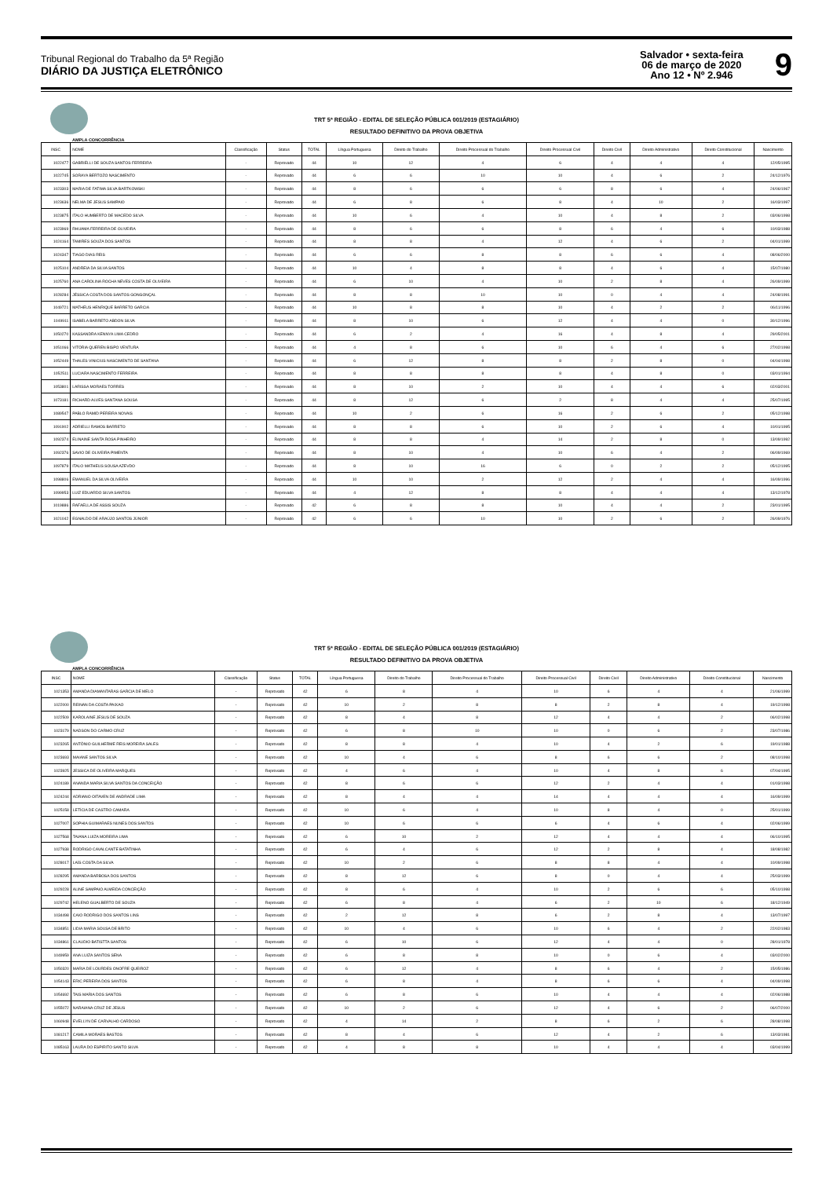Tribunal Regional do Trabalho da 5ª Região
DIÁRIO DA JUSTIÇA ELETRÔNICO
Salvador • sexta-feira
06 de março de 2020
Ano 12 • Nº 2.946
9
TRT 5ª REGIÃO - EDITAL DE SELEÇÃO PÚBLICA 001/2019 (ESTAGIÁRIO)
RESULTADO DEFINITIVO DA PROVA OBJETIVA
AMPLA CONCORRÊNCIA
| INSC | NOME | Classificação | Status | TOTAL | Língua Portuguesa | Direito do Trabalho | Direito Processual do Trabalho | Direito Processual Civil | Direito Civil | Direito Administrativo | Direito Constitucional | Nascimento |
| --- | --- | --- | --- | --- | --- | --- | --- | --- | --- | --- | --- | --- |
| 1022477 | GABRIÉLLI DE SOUZA SANTOS FERREIRA | - | Reprovado | 44 | 10 | 12 | 4 | 6 | 4 | 4 | 4 | 12/05/1995 |
| 1022745 | SORAYA BERTOZO NASCIMENTO | - | Reprovado | 44 | 6 | 6 | 10 | 10 | 4 | 6 | 2 | 24/12/1976 |
| 1023303 | MARIA DE FATIMA SILVA BARTKOWSKI | - | Reprovado | 44 | 8 | 6 | 6 | 6 | 8 | 6 | 4 | 24/06/1967 |
| 1023636 | NELMA DE JESUS SAMPAIO | - | Reprovado | 44 | 6 | 8 | 6 | 8 | 4 | 10 | 2 | 16/03/1997 |
| 1023875 | ITALO HUMBERTO DE MACEDO SILVA | - | Reprovado | 44 | 10 | 6 | 4 | 10 | 4 | 8 | 2 | 03/06/1998 |
| 1023969 | RHUAMA FERREIRA DE OLIVEIRA | - | Reprovado | 44 | 8 | 6 | 6 | 8 | 6 | 4 | 6 | 10/03/1988 |
| 1024164 | TAMIRES SOUZA DOS SANTOS | - | Reprovado | 44 | 8 | 8 | 4 | 12 | 4 | 6 | 2 | 04/01/1999 |
| 1024347 | TIAGO DIAS REIS | - | Reprovado | 44 | 6 | 6 | 8 | 8 | 6 | 6 | 4 | 08/06/2000 |
| 1025104 | ANDREIA DA SILVA SANTOS | - | Reprovado | 44 | 10 | 4 | 8 | 8 | 4 | 6 | 4 | 15/07/1980 |
| 1025760 | ANA CAROLINA ROCHA NEVES COSTA DE OLIVEIRA | - | Reprovado | 44 | 6 | 10 | 4 | 10 | 2 | 8 | 4 | 26/09/1999 |
| 1028284 | JÉSSICA COSTA DOS SANTOS GONGONÇAL | - | Reprovado | 44 | 8 | 8 | 10 | 10 | 0 | 4 | 4 | 24/08/1991 |
| 1049721 | MATHEUS HENRIQUE BARRETO GARCIA | - | Reprovado | 44 | 10 | 8 | 8 | 10 | 4 | 2 | 2 | 06/11/1996 |
| 1049911 | ISABELA BARRETO ABDON SILVA | - | Reprovado | 44 | 8 | 10 | 6 | 12 | 4 | 4 | 0 | 30/12/1996 |
| 1050270 | KASSANDRA KENNYA LIMA CEDRO | - | Reprovado | 44 | 6 | 2 | 4 | 16 | 4 | 8 | 4 | 29/05/2001 |
| 1051066 | VITÓRIA QUEREN BISPO VENTURA | - | Reprovado | 44 | 4 | 8 | 6 | 10 | 6 | 4 | 6 | 27/02/1998 |
| 1052449 | THALES VINICIUS NASCIMENTO DE SANTANA | - | Reprovado | 44 | 6 | 12 | 8 | 8 | 2 | 8 | 0 | 04/04/1998 |
| 1052511 | LUCIARA NASCIMENTO FERREIRA | - | Reprovado | 44 | 8 | 8 | 8 | 8 | 4 | 8 | 0 | 03/01/1994 |
| 1053801 | LARISSA MORAES TORRES | - | Reprovado | 44 | 8 | 10 | 2 | 10 | 4 | 4 | 6 | 02/03/2001 |
| 1073181 | RICHARD ALVES SANTANA SOUSA | - | Reprovado | 44 | 8 | 12 | 6 | 2 | 8 | 4 | 4 | 25/07/1995 |
| 1089547 | PABLO RAMID PEREIRA NOVAIS | - | Reprovado | 44 | 10 | 2 | 6 | 16 | 2 | 6 | 2 | 05/12/1998 |
| 1091902 | ADRIELLI RAMOS BARRETO | - | Reprovado | 44 | 8 | 8 | 6 | 10 | 2 | 6 | 4 | 10/01/1995 |
| 1092374 | ELINAINE SANTA ROSA PINHEIRO | - | Reprovado | 44 | 8 | 8 | 4 | 14 | 2 | 8 | 0 | 13/09/1992 |
| 1092376 | SAVIO DE OLIVEIRA PIMENTA | - | Reprovado | 44 | 8 | 10 | 4 | 10 | 6 | 4 | 2 | 06/09/1969 |
| 1097879 | ITALO MATHEUS SOUSA AZEVDO | - | Reprovado | 44 | 8 | 10 | 16 | 6 | 0 | 2 | 2 | 05/12/1995 |
| 1098806 | EMANUEL DA SILVA OLIVEIRA | - | Reprovado | 44 | 10 | 10 | 2 | 12 | 2 | 4 | 4 | 16/09/1996 |
| 1099953 | LUIZ EDUARDO SILVA SANTOS | - | Reprovado | 44 | 4 | 12 | 8 | 8 | 4 | 4 | 4 | 13/12/1978 |
| 1019886 | RAFAELLA DE ASSIS SOUZA | - | Reprovado | 42 | 6 | 8 | 8 | 10 | 4 | 4 | 2 | 23/01/1995 |
| 1021042 | EGNALDO DE ARAÚJO SANTOS JÚNIOR | - | Reprovado | 42 | 6 | 6 | 10 | 10 | 2 | 6 | 2 | 26/09/1976 |
TRT 5ª REGIÃO - EDITAL DE SELEÇÃO PÚBLICA 001/2019 (ESTAGIÁRIO)
RESULTADO DEFINITIVO DA PROVA OBJETIVA
AMPLA CONCORRÊNCIA
| INSC | NOME | Classificação | Status | TOTAL | Língua Portuguesa | Direito do Trabalho | Direito Processual do Trabalho | Direito Processual Civil | Direito Civil | Direito Administrativo | Direito Constitucional | Nascimento |
| --- | --- | --- | --- | --- | --- | --- | --- | --- | --- | --- | --- | --- |
| 1021353 | AMANDA DIAMANTARAS GARCIA DE MELO | - | Reprovado | 42 | 6 | 8 | 4 | 10 | 6 | 4 | 4 | 21/06/1999 |
| 1022000 | REINAN DA COSTA PAIXAO | - | Reprovado | 42 | 10 | 2 | 8 | 8 | 2 | 8 | 4 | 19/12/1998 |
| 1022509 | KAROLAINE JESUS DE SOUZA | - | Reprovado | 42 | 8 | 4 | 8 | 12 | 4 | 4 | 2 | 06/02/1998 |
| 1023179 | NADSON DO CARMO CRUZ | - | Reprovado | 42 | 6 | 8 | 10 | 10 | 0 | 6 | 2 | 23/07/1986 |
| 1023265 | ANTÔNIO GUILHERME REIS MOREIRA SALES | - | Reprovado | 42 | 8 | 8 | 4 | 10 | 4 | 2 | 6 | 19/01/1988 |
| 1023693 | MAIANE SANTOS SILVA | - | Reprovado | 42 | 10 | 4 | 6 | 8 | 6 | 6 | 2 | 08/10/1998 |
| 1023925 | JESSICA DE OLIVEIRA MARQUES | - | Reprovado | 42 | 4 | 6 | 4 | 10 | 4 | 8 | 6 | 07/04/1995 |
| 1024189 | ANANDA MARIA SILVA SANTOS DA CONCEIÇÃO | - | Reprovado | 42 | 8 | 6 | 6 | 12 | 2 | 4 | 4 | 01/03/1998 |
| 1024244 | ADRIANO OITAVEN DE ANDRADE LIMA | - | Reprovado | 42 | 8 | 4 | 4 | 14 | 4 | 4 | 4 | 16/09/1999 |
| 1025158 | LETÍCIA DE CASTRO CAMARA | - | Reprovado | 42 | 10 | 6 | 4 | 10 | 8 | 4 | 0 | 25/01/1999 |
| 1027007 | SOPHIA GUIMARAES NUNES DOS SANTOS | - | Reprovado | 42 | 10 | 6 | 6 | 6 | 4 | 6 | 4 | 02/06/1999 |
| 1027568 | TAIANA LUIZA MOREIRA LIMA | - | Reprovado | 42 | 6 | 10 | 2 | 12 | 4 | 4 | 4 | 06/10/1995 |
| 1027938 | RODRIGO CAVALCANTE BATATINHA | - | Reprovado | 42 | 6 | 4 | 6 | 12 | 2 | 8 | 4 | 18/08/1982 |
| 1028017 | LAÍS COSTA DA SILVA | - | Reprovado | 42 | 10 | 2 | 6 | 8 | 8 | 4 | 4 | 10/09/1998 |
| 1028295 | AMANDA BARBOSA DOS SANTOS | - | Reprovado | 42 | 8 | 12 | 6 | 8 | 0 | 4 | 4 | 25/03/1999 |
| 1029228 | ALINE SAMPAIO ALMEIDA CONCEIÇÃO | - | Reprovado | 42 | 8 | 6 | 4 | 10 | 2 | 6 | 6 | 05/10/1998 |
| 1029742 | HELENO GUALBERTO DE SOUZA | - | Reprovado | 42 | 6 | 8 | 4 | 6 | 2 | 10 | 6 | 18/12/1949 |
| 1034498 | CAIO RODRIGO DOS SANTOS LINS | - | Reprovado | 42 | 2 | 12 | 8 | 6 | 2 | 8 | 4 | 13/07/1997 |
| 1034851 | LIDIA MARIA SOUSA DE BRITO | - | Reprovado | 42 | 10 | 4 | 6 | 10 | 6 | 4 | 2 | 22/02/1983 |
| 1034861 | CLAUDIO BATISTTA SANTOS | - | Reprovado | 42 | 6 | 10 | 6 | 12 | 4 | 4 | 0 | 28/01/1978 |
| 1049959 | ANA LUIZA SANTOS SENA | - | Reprovado | 42 | 6 | 8 | 8 | 10 | 0 | 6 | 4 | 03/02/2000 |
| 1050320 | MARIA DE LOURDES ONOFRE QUEIROZ | - | Reprovado | 42 | 6 | 12 | 4 | 8 | 6 | 4 | 2 | 15/05/1986 |
| 1054143 | ERIC PEREIRA DOS SANTOS | - | Reprovado | 42 | 6 | 8 | 4 | 8 | 6 | 6 | 4 | 04/09/1998 |
| 1054692 | TAIS MARIA DOS SANTOS | - | Reprovado | 42 | 6 | 8 | 6 | 10 | 4 | 4 | 4 | 02/06/1988 |
| 1055072 | NARAIANA CRUZ DE JESUS | - | Reprovado | 42 | 10 | 2 | 6 | 12 | 4 | 6 | 2 | 06/07/2000 |
| 1060948 | EVELLYN DE CARVALHO CARDOSO | - | Reprovado | 42 | 4 | 14 | 2 | 8 | 6 | 2 | 6 | 28/08/1998 |
| 1081217 | CAMILA MORAES BASTOS | - | Reprovado | 42 | 8 | 4 | 6 | 12 | 4 | 2 | 6 | 13/03/1981 |
| 1085163 | LAURA DO ESPIRITO SANTO SILVA | - | Reprovado | 42 | 4 | 8 | 8 | 10 | 4 | 4 | 4 | 03/04/1999 |